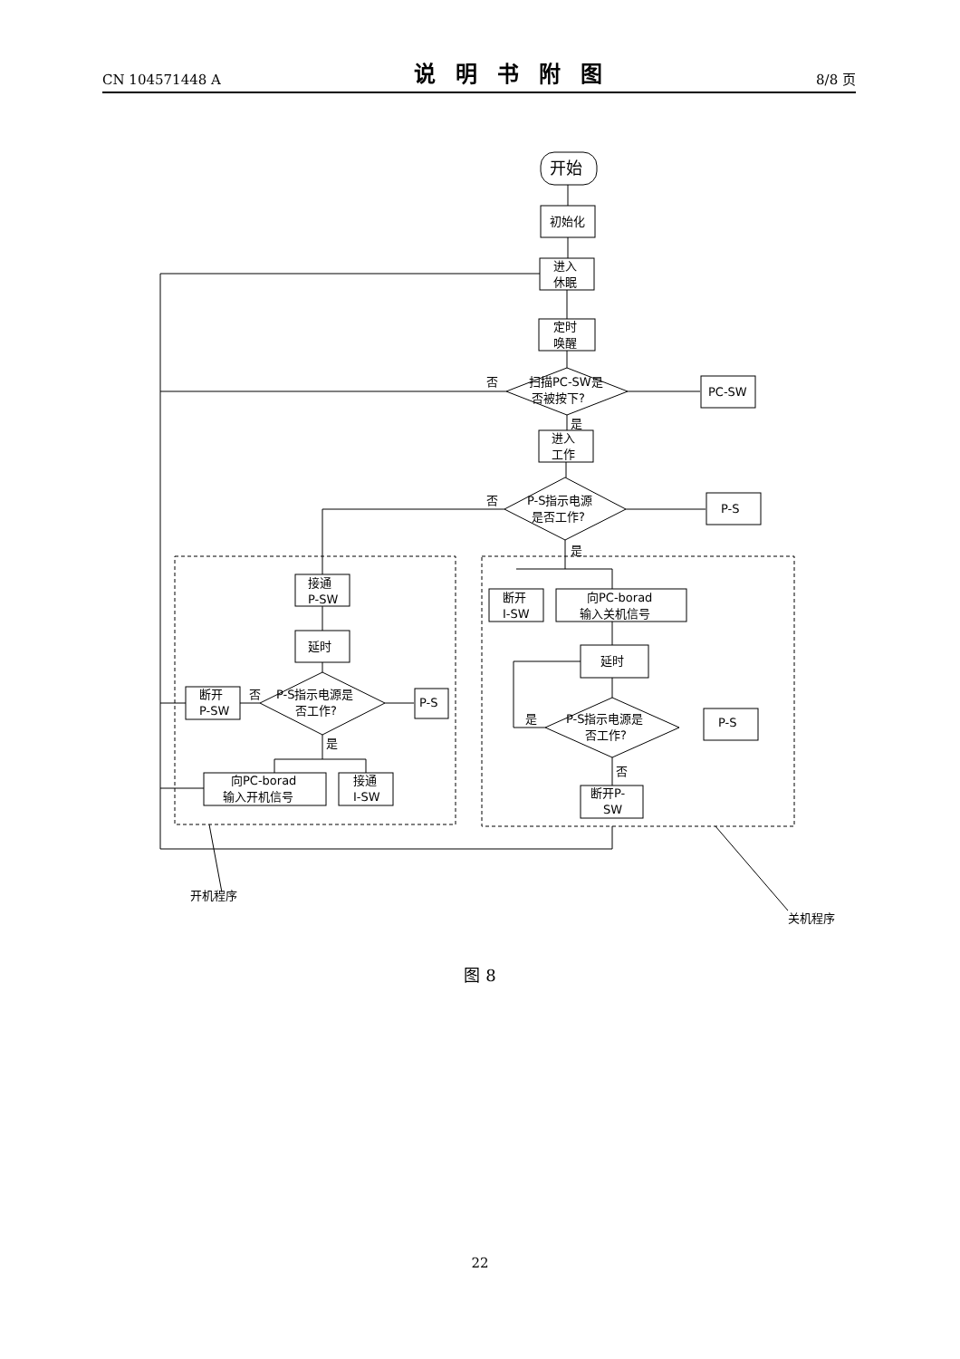CN 104571448 A 说明书附图 8/8 页
开始
初始化
进入
休眠
定时
唤醒
扫描PC-SW是
否被按下?
否
是
PC-SW
进入
工作
P-S指示电源
是否工作?
否
是
P-S
接通
P-SW
延时
P-S指示电源是
否工作?
否
是
断开
P-SW
P-S
向PC-borad
输入开机信号
接通
I-SW
断开
I-SW
向PC-borad
输入关机信号
延时
P-S指示电源是
否工作?
是
否
P-S
断开P-
SW
开机程序
关机程序
图 8
22